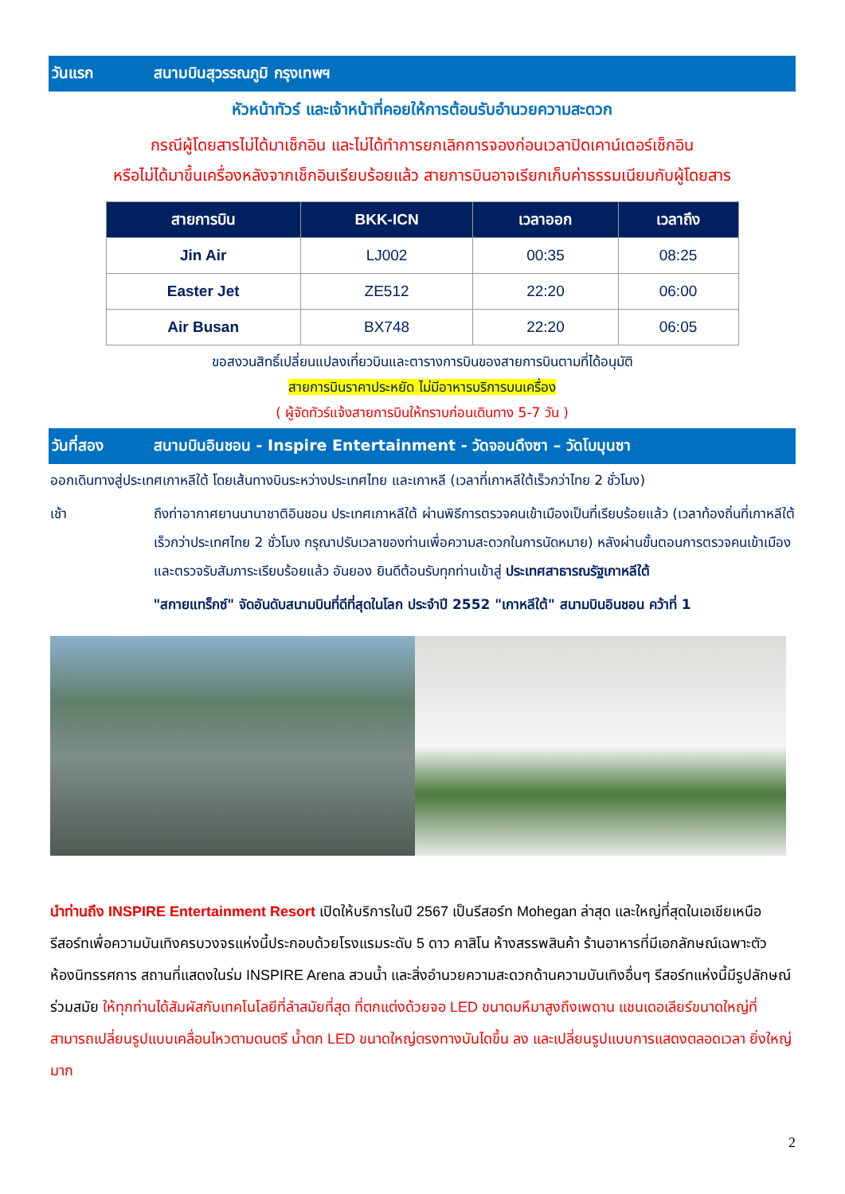วันแรก สนามบินสุวรรณภูมิ กรุงเทพฯ
หัวหน้าทัวร์ และเจ้าหน้าที่คอยให้การต้อนรับอำนวยความสะดวก
กรณีผู้โดยสารไม่ได้มาเช็กอิน และไม่ได้ทำการยกเลิกการจองก่อนเวลาปิดเคาน์เตอร์เช็กอิน
หรือไม่ได้มาขึ้นเครื่องหลังจากเช็กอินเรียบร้อยแล้ว สายการบินอาจเรียกเก็บค่าธรรมเนียมกับผู้โดยสาร
| สายการบิน | BKK-ICN | เวลาออก | เวลาถึง |
| --- | --- | --- | --- |
| Jin Air | LJ002 | 00:35 | 08:25 |
| Easter Jet | ZE512 | 22:20 | 06:00 |
| Air Busan | BX748 | 22:20 | 06:05 |
ขอสงวนสิทธิ์เปลี่ยนแปลงเที่ยวบินและตารางการบินของสายการบินตามที่ได้อนุมัติ
สายการบินราคาประหยัด ไม่มีอาหารบริการบนเครื่อง
( ผู้จัดทัวร์แจ้งสายการบินให้ทราบก่อนเดินทาง 5-7 วัน )
วันที่สอง สนามบินอินชอน - Inspire Entertainment - วัดจอนดึงซา – วัดโบมุนซา
ออกเดินทางสู่ประเทศเกาหลีใต้ โดยเส้นทางบินระหว่างประเทศไทย และเกาหลี (เวลาที่เกาหลีใต้เร็วกว่าไทย 2 ชั่วโมง)
เช้า ถึงท่าอากาศยานนานาชาติอินชอน ประเทศเกาหลีใต้ ผ่านพิธีการตรวจคนเข้าเมืองเป็นที่เรียบร้อยแล้ว (เวลาท้องถิ่นที่เกาหลีใต้ เร็วกว่าประเทศไทย 2 ชั่วโมง กรุณาปรับเวลาของท่านเพื่อความสะดวกในการนัดหมาย) หลังผ่านขั้นตอนการตรวจคนเข้าเมือง และตรวจรับสัมภาระเรียบร้อยแล้ว อันยอง ยินดีต้อนรับทุกท่านเข้าสู่ ประเทศสาธารณรัฐเกาหลีใต้
"สกายแทร็กซ์" จัดอันดับสนามบินที่ดีที่สุดในโลก ประจำปี 2552 "เกาหลีใต้" สนามบินอินชอน คว้าที่ 1
นำท่านถึง INSPIRE Entertainment Resort เปิดให้บริการในปี 2567 เป็นรีสอร์ท Mohegan ล่าสุด และใหญ่ที่สุดในเอเชียเหนือ รีสอร์ทเพื่อความบันเทิงครบวงจรแห่งนี้ประกอบด้วยโรงแรมระดับ 5 ดาว คาสิโน ห้างสรรพสินค้า ร้านอาหารที่มีเอกลักษณ์เฉพาะตัว ห้องนิทรรศการ สถานที่แสดงในร่ม INSPIRE Arena สวนน้ำ และสิ่งอำนวยความสะดวกด้านความบันเทิงอื่นๆ รีสอร์ทแห่งนี้มีรูปลักษณ์ร่วมสมัย ให้ทุกท่านได้สัมผัสกับเทคโนโลยีที่ลำสมัยที่สุด ที่ตกแต่งด้วยจอ LED ขนาดมหึมาสูงถึงเพดาน แชนเดอเลียร์ขนาดใหญ่ที่สามารถเปลี่ยนรูปแบบเคลื่อนไหวตามดนตรี น้ำตก LED ขนาดใหญ่ตรงทางบันไดขึ้น ลง และเปลี่ยนรูปแบบการแสดงตลอดเวลา ยิ่งใหญ่มาก
2